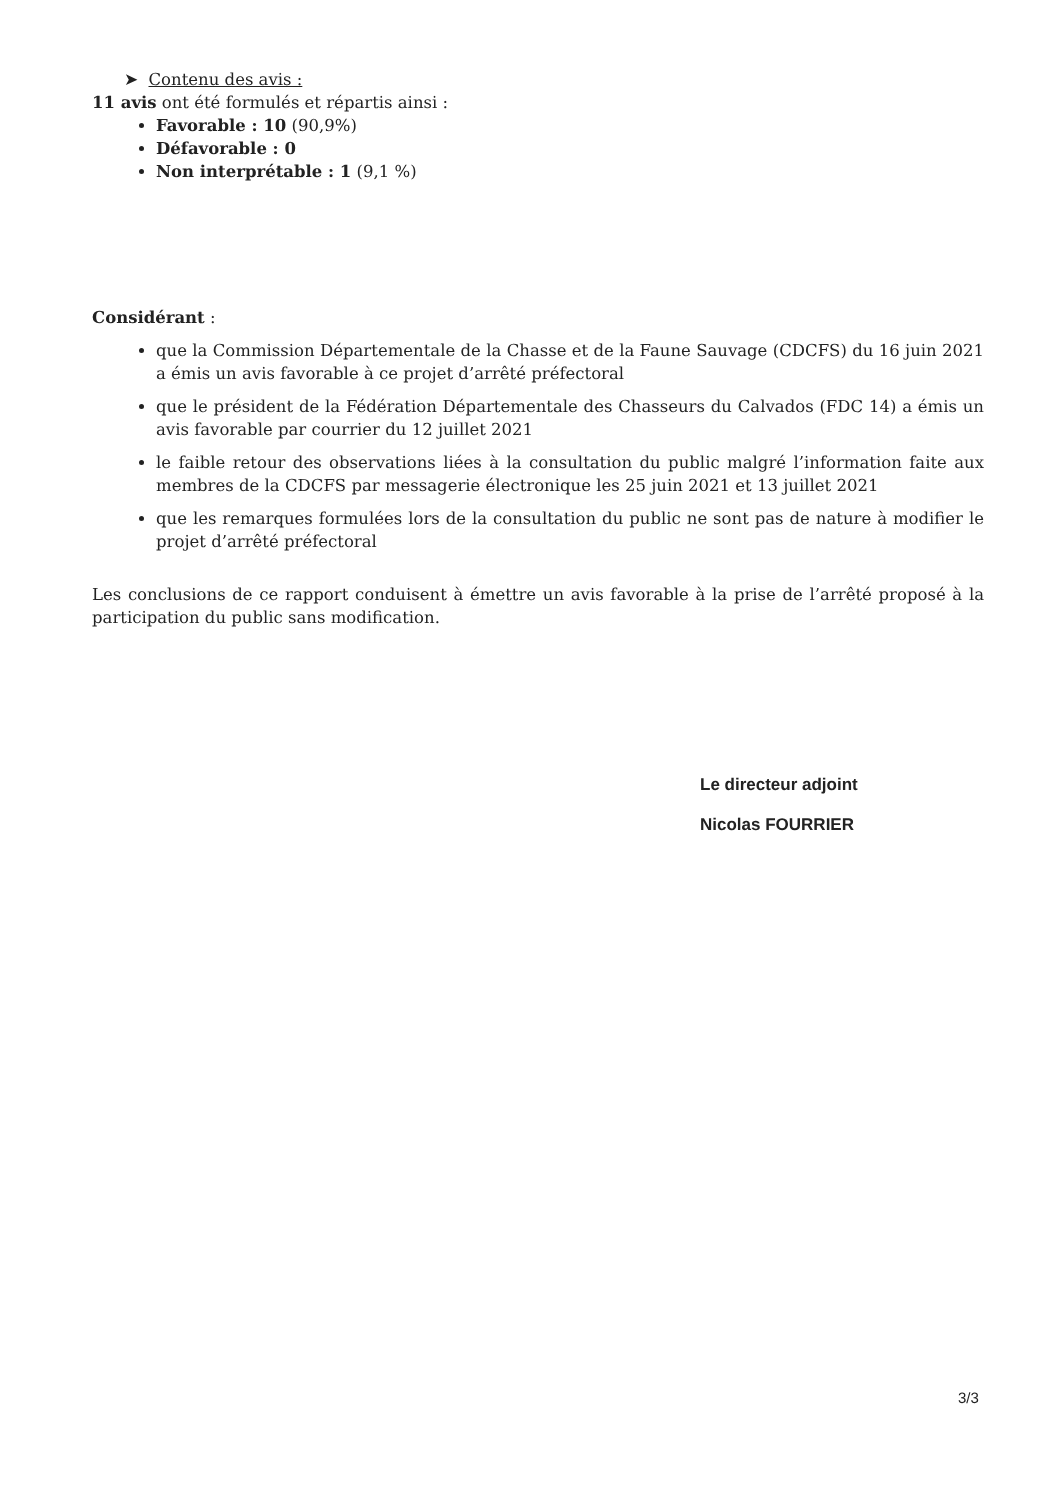➤ Contenu des avis :
11 avis ont été formulés et répartis ainsi :
Favorable : 10 (90,9%)
Défavorable : 0
Non interprétable : 1 (9,1 %)
Considérant :
que la Commission Départementale de la Chasse et de la Faune Sauvage (CDCFS) du 16 juin 2021 a émis un avis favorable à ce projet d’arrêté préfectoral
que le président de la Fédération Départementale des Chasseurs du Calvados (FDC 14) a émis un avis favorable par courrier du 12 juillet 2021
le faible retour des observations liées à la consultation du public malgré l’information faite aux membres de la CDCFS par messagerie électronique les 25 juin 2021 et 13 juillet 2021
que les remarques formulées lors de la consultation du public ne sont pas de nature à modifier le projet d’arrêté préfectoral
Les conclusions de ce rapport conduisent à émettre un avis favorable à la prise de l’arrêté proposé à la participation du public sans modification.
Le directeur adjoint
Nicolas FOURRIER
3/3